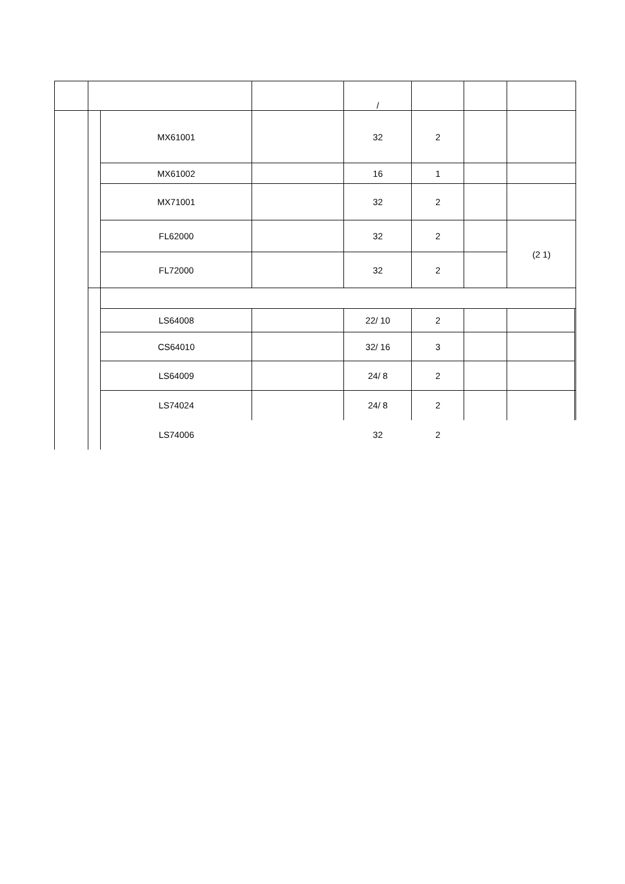| | | | | / | | | | |
| | | MX61001 | | 32 | 2 | | | |
| | | MX61002 | | 16 | 1 | | | |
| | | MX71001 | | 32 | 2 | | | |
| | | FL62000 | | 32 | 2 | | (2 1) | |
| | | FL72000 | | 32 | 2 | | | |
| | | LS64008 | | 22/ 10 | 2 | | | |
| | | CS64010 | | 32/ 16 | 3 | | | |
| | | LS64009 | | 24/ 8 | 2 | | | |
| | | LS74024 | | 24/ 8 | 2 | | | |
| | | LS74006 | | 32 | 2 | | | |